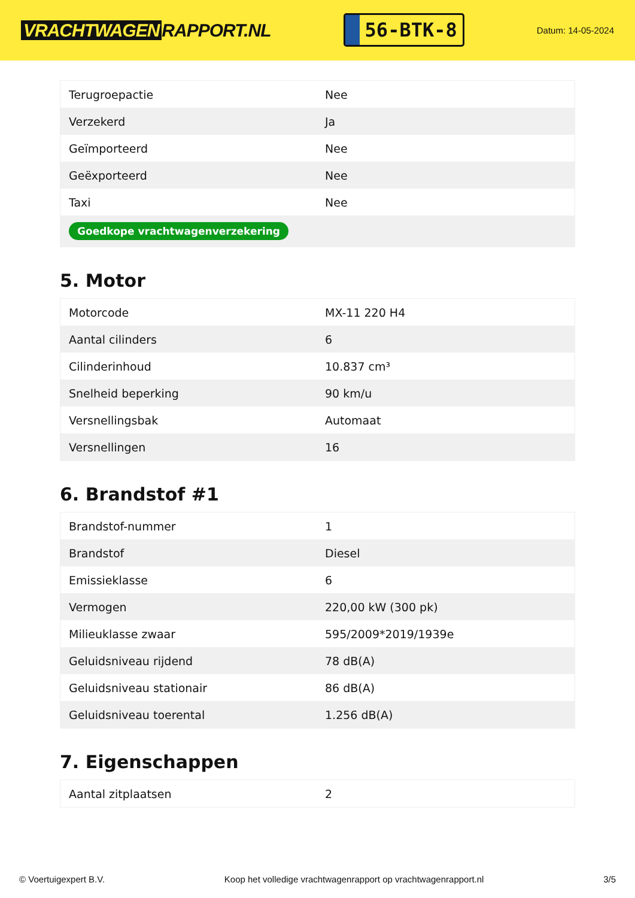VRACHTWAGEN RAPPORT.NL
56-BTK-8
Datum: 14-05-2024
| Terugroepactie | Nee |
| Verzekerd | Ja |
| Geïmporteerd | Nee |
| Geëxporteerd | Nee |
| Taxi | Nee |
| Goedkope vrachtwagenverzekering | |
5. Motor
| Motorcode | MX-11 220 H4 |
| Aantal cilinders | 6 |
| Cilinderinhoud | 10.837 cm³ |
| Snelheid beperking | 90 km/u |
| Versnellingsbak | Automaat |
| Versnellingen | 16 |
6. Brandstof #1
| Brandstof-nummer | 1 |
| Brandstof | Diesel |
| Emissieklasse | 6 |
| Vermogen | 220,00 kW (300 pk) |
| Milieuklasse zwaar | 595/2009*2019/1939e |
| Geluidsniveau rijdend | 78 dB(A) |
| Geluidsniveau stationair | 86 dB(A) |
| Geluidsniveau toerental | 1.256 dB(A) |
7. Eigenschappen
| Aantal zitplaatsen | 2 |
© Voertuigexpert B.V. Koop het volledige vrachtwagenrapport op vrachtwagenrapport.nl 3/5